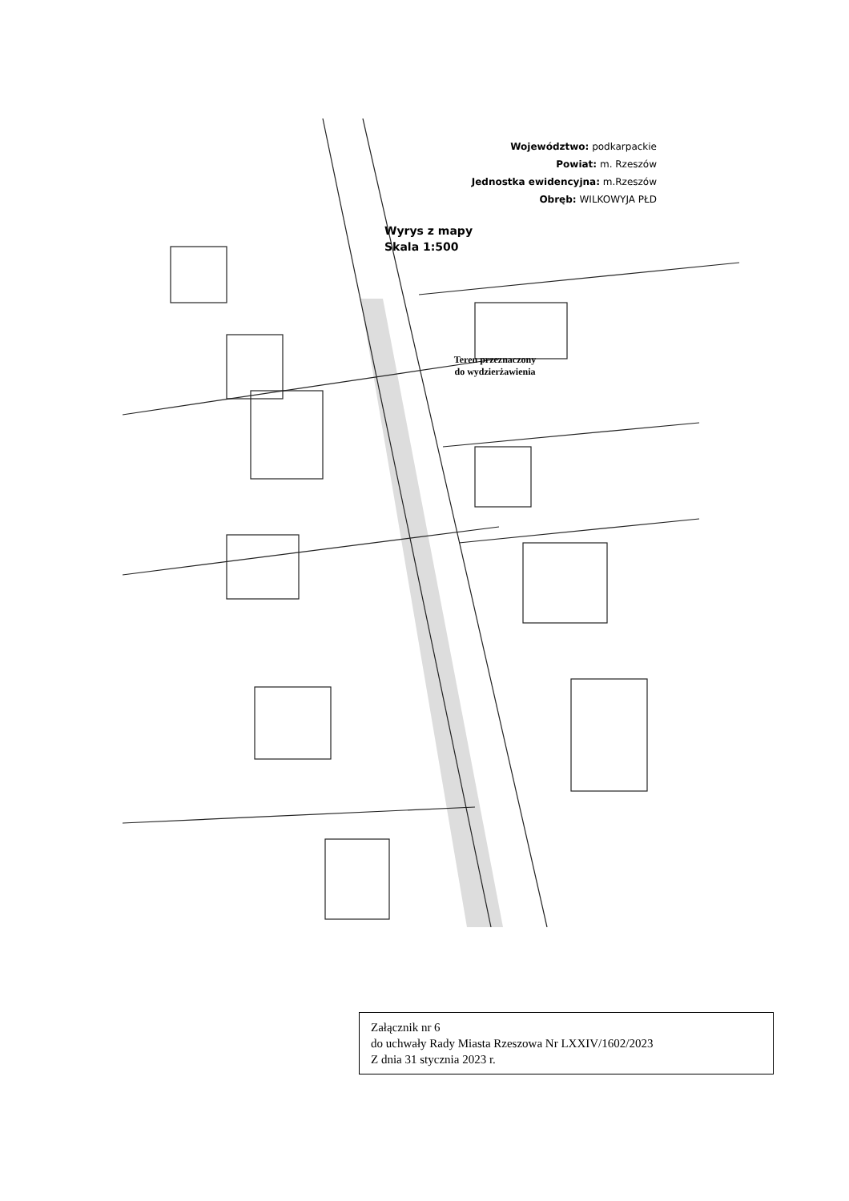Województwo: podkarpackie
Powiat: m. Rzeszów
Jednostka ewidencyjna: m.Rzeszów
Obręb: WILKOWYJA PŁD
Wyrys z mapy
Skala 1:500
Teren przeznaczony
do wydzierżawienia
Załącznik nr 6
do uchwały Rady Miasta Rzeszowa Nr LXXIV/1602/2023
Z dnia 31 stycznia 2023 r.